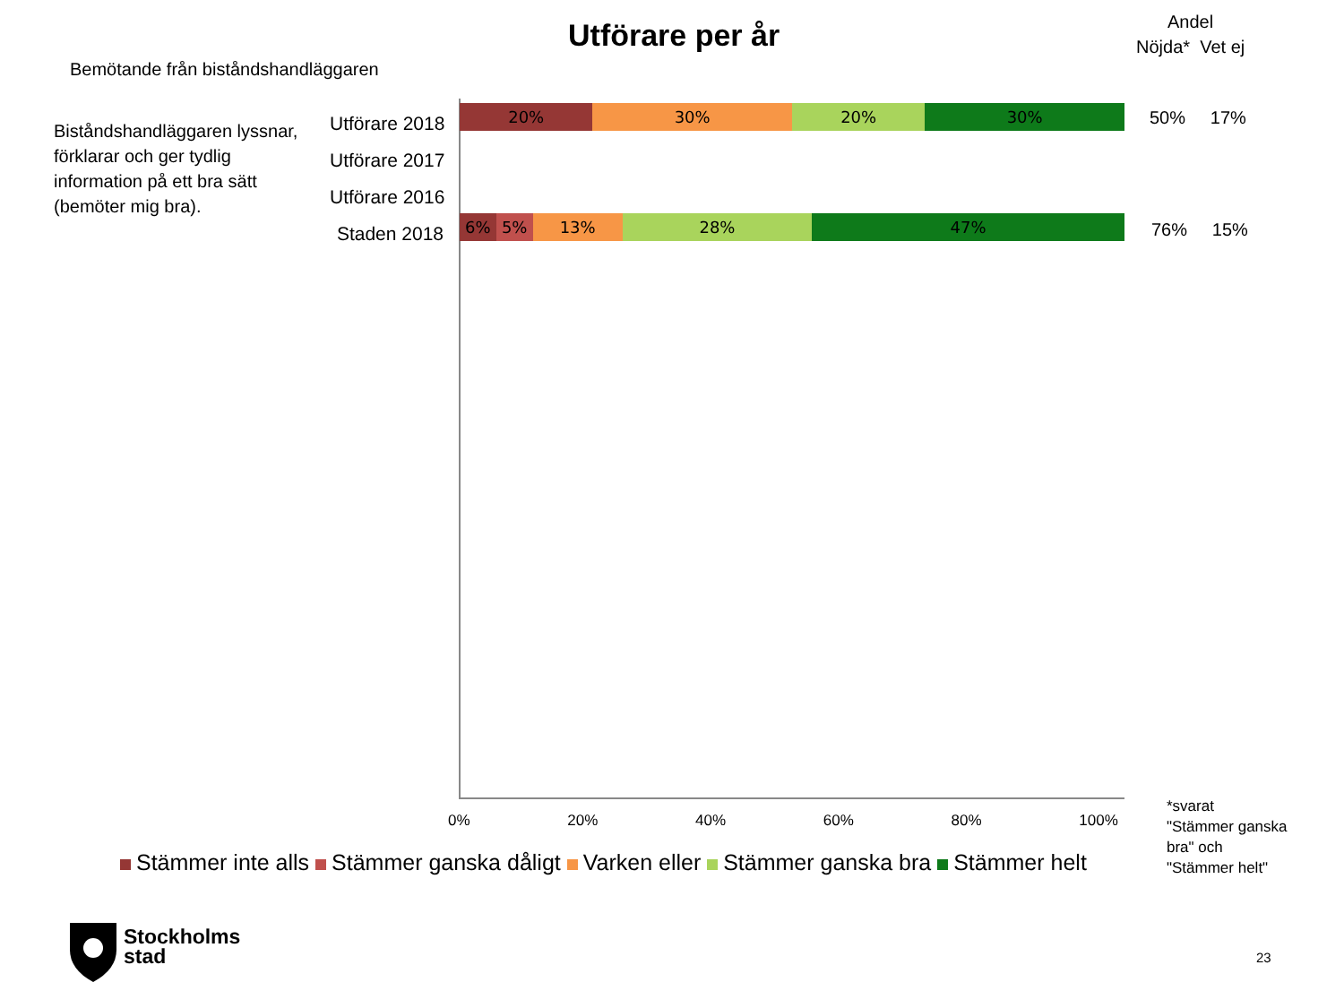Utförare per år
Andel
Nöjda* Vet ej
Bemötande från biståndshandläggaren
Biståndshandläggaren lyssnar,
förklarar och ger tydlig
information på ett bra sätt
(bemöter mig bra).
Utförare 2018
Utförare 2017
Utförare 2016
Staden 2018
20% 30% 20% 30%
6% 5% 13% 28% 47%
50% 17%
76% 15%
0% 20% 40% 60% 80% 100%
*svarat
"Stämmer ganska
bra" och
"Stämmer helt"
Stämmer inte alls Stämmer ganska dåligt Varken eller Stämmer ganska bra Stämmer helt
Stockholms
stad
23